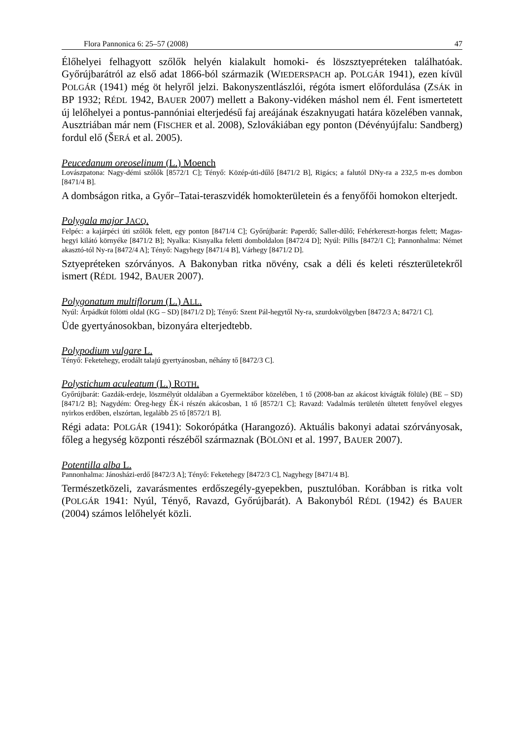Flora Pannonica 6: 25–57 (2008) 47
Élőhelyei felhagyott szőlők helyén kialakult homoki- és löszsztyepréteken találhatóak. Győrújbarátról az első adat 1866-ból származik (WIEDERSPACH ap. POLGÁR 1941), ezen kívül POLGÁR (1941) még öt helyről jelzi. Bakonyszentlászlói, régóta ismert előfordulása (ZSÁK in BP 1932; RÉDL 1942, BAUER 2007) mellett a Bakony-vidéken máshol nem él. Fent ismertetett új lelőhelyei a pontus-pannóniai elterjedésű faj areájának északnyugati határa közelében vannak, Ausztriában már nem (FISCHER et al. 2008), Szlovákiában egy ponton (Dévényújfalu: Sandberg) fordul elő (ŠERÁ et al. 2005).
Peucedanum oreoselinum (L.) Moench
Lovászpatona: Nagy-démi szőlők [8572/1 C]; Tényő: Közép-úti-dűlő [8471/2 B], Rigács; a falutól DNy-ra a 232,5 m-es dombon [8471/4 B].
A dombságon ritka, a Győr–Tatai-teraszvidék homokterületein és a fenyőfői homokon elterjedt.
Polygala major JACQ.
Felpéc: a kajárpéci úti szőlők felett, egy ponton [8471/4 C]; Győrújbarát: Paperdő; Saller-dűlő; Fehérkereszt-horgas felett; Magas-hegyi kilátó környéke [8471/2 B]; Nyalka: Kisnyalka feletti domboldalon [8472/4 D]; Nyúl: Pillis [8472/1 C]; Pannonhalma: Német akasztó-tól Ny-ra [8472/4 A]; Tényő: Nagyhegy [8471/4 B], Várhegy [8471/2 D].
Sztyepréteken szórványos. A Bakonyban ritka növény, csak a déli és keleti részterületekről ismert (RÉDL 1942, BAUER 2007).
Polygonatum multiflorum (L.) ALL.
Nyúl: Árpádkút fölötti oldal (KG – SD) [8471/2 D]; Tényő: Szent Pál-hegytől Ny-ra, szurdokvölgyben [8472/3 A; 8472/1 C].
Üde gyertyánosokban, bizonyára elterjedtebb.
Polypodium vulgare L.
Tényő: Feketehegy, erodált talajú gyertyánosban, néhány tő [8472/3 C].
Polystichum aculeatum (L.) ROTH.
Győrújbarát: Gazdák-erdeje, löszmélyút oldalában a Gyermektábor közelében, 1 tő (2008-ban az akácost kivágták fölüle) (BE – SD) [8471/2 B]; Nagydém: Öreg-hegy ÉK-i részén akácosban, 1 tő [8572/1 C]; Ravazd: Vadalmás területén ültetett fenyővel elegyes nyirkos erdőben, elszórtan, legalább 25 tő [8572/1 B].
Régi adata: POLGÁR (1941): Sokorópátka (Harangozó). Aktuális bakonyi adatai szórványosak, főleg a hegység központi részéből származnak (BÖLÖNI et al. 1997, BAUER 2007).
Potentilla alba L.
Pannonhalma: Jánosházi-erdő [8472/3 A]; Tényő: Feketehegy [8472/3 C], Nagyhegy [8471/4 B].
Természetközeli, zavarásmentes erdőszegély-gyepekben, pusztulóban. Korábban is ritka volt (POLGÁR 1941: Nyúl, Tényő, Ravazd, Győrújbarát). A Bakonyból RÉDL (1942) és BAUER (2004) számos lelőhelyét közli.